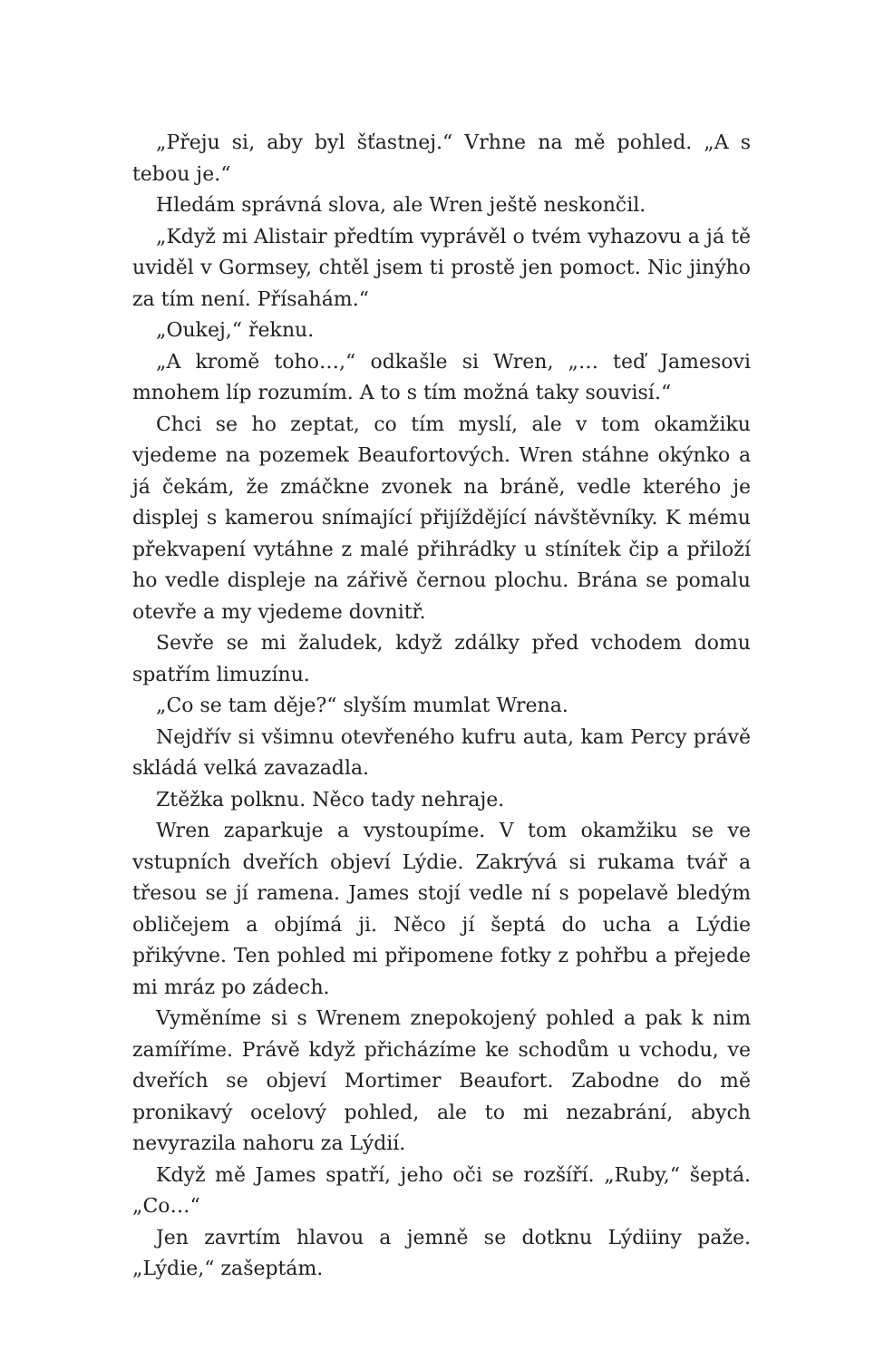„Přeju si, aby byl šťastnej.“ Vrhne na mě pohled. „A s tebou je.“
Hledám správná slova, ale Wren ještě neskončil.
„Když mi Alistair předtím vyprávěl o tvém vyhazovu a já tě uviděl v Gormsey, chtěl jsem ti prostě jen pomoct. Nic jinýho za tím není. Přísahám.“
„Oukej,“ řeknu.
„A kromě toho…,“ odkašle si Wren, „… teď Jamesovi mnohem líp rozumím. A to s tím možná taky souvisí.“
Chci se ho zeptat, co tím myslí, ale v tom okamžiku vjedeme na pozemek Beaufortových. Wren stáhne okýnko a já čekám, že zmáčkne zvonek na bráně, vedle kterého je displej s kamerou snímající přijíždějící návštěvníky. K mému překvapení vytáhne z malé přihrádky u stínítek čip a přiloží ho vedle displeje na zářivě černou plochu. Brána se pomalu otevře a my vjedeme dovnitř.
Sevře se mi žaludek, když zdálky před vchodem domu spatřím limuzínu.
„Co se tam děje?“ slyším mumlat Wrena.
Nejdřív si všimnu otevřeného kufru auta, kam Percy právě skládá velká zavazadla.
Ztěžka polknu. Něco tady nehraje.
Wren zaparkuje a vystoupíme. V tom okamžiku se ve vstupních dveřích objeví Lýdie. Zakrývá si rukama tvář a třesou se jí ramena. James stojí vedle ní s popelavě bledým obličejem a objímá ji. Něco jí šeptá do ucha a Lýdie přikývne. Ten pohled mi připomene fotky z pohřbu a přejede mi mráz po zádech.
Vyměníme si s Wrenem znepokojený pohled a pak k nim zamíříme. Právě když přicházíme ke schodům u vchodu, ve dveřích se objeví Mortimer Beaufort. Zabodne do mě pronikavý ocelový pohled, ale to mi nezabrání, abych nevyrazila nahoru za Lýdií.
Když mě James spatří, jeho oči se rozšíří. „Ruby,“ šeptá. „Co…“
Jen zavrtím hlavou a jemně se dotknu Lýdiiny paže. „Lýdie,“ zašeptám.